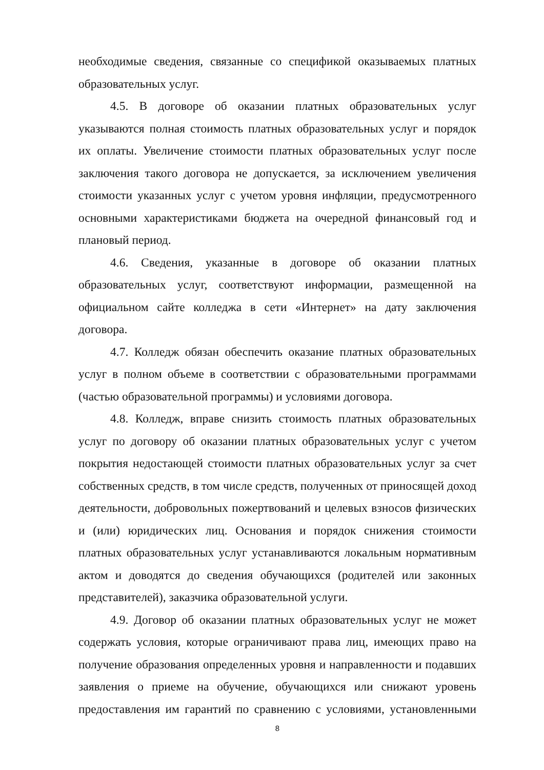необходимые сведения, связанные со спецификой оказываемых платных образовательных услуг.
4.5. В договоре об оказании платных образовательных услуг указываются полная стоимость платных образовательных услуг и порядок их оплаты. Увеличение стоимости платных образовательных услуг после заключения такого договора не допускается, за исключением увеличения стоимости указанных услуг с учетом уровня инфляции, предусмотренного основными характеристиками бюджета на очередной финансовый год и плановый период.
4.6. Сведения, указанные в договоре об оказании платных образовательных услуг, соответствуют информации, размещенной на официальном сайте колледжа в сети «Интернет» на дату заключения договора.
4.7. Колледж обязан обеспечить оказание платных образовательных услуг в полном объеме в соответствии с образовательными программами (частью образовательной программы) и условиями договора.
4.8. Колледж, вправе снизить стоимость платных образовательных услуг по договору об оказании платных образовательных услуг с учетом покрытия недостающей стоимости платных образовательных услуг за счет собственных средств, в том числе средств, полученных от приносящей доход деятельности, добровольных пожертвований и целевых взносов физических и (или) юридических лиц. Основания и порядок снижения стоимости платных образовательных услуг устанавливаются локальным нормативным актом и доводятся до сведения обучающихся (родителей или законных представителей), заказчика образовательной услуги.
4.9. Договор об оказании платных образовательных услуг не может содержать условия, которые ограничивают права лиц, имеющих право на получение образования определенных уровня и направленности и подавших заявления о приеме на обучение, обучающихся или снижают уровень предоставления им гарантий по сравнению с условиями, установленными
8